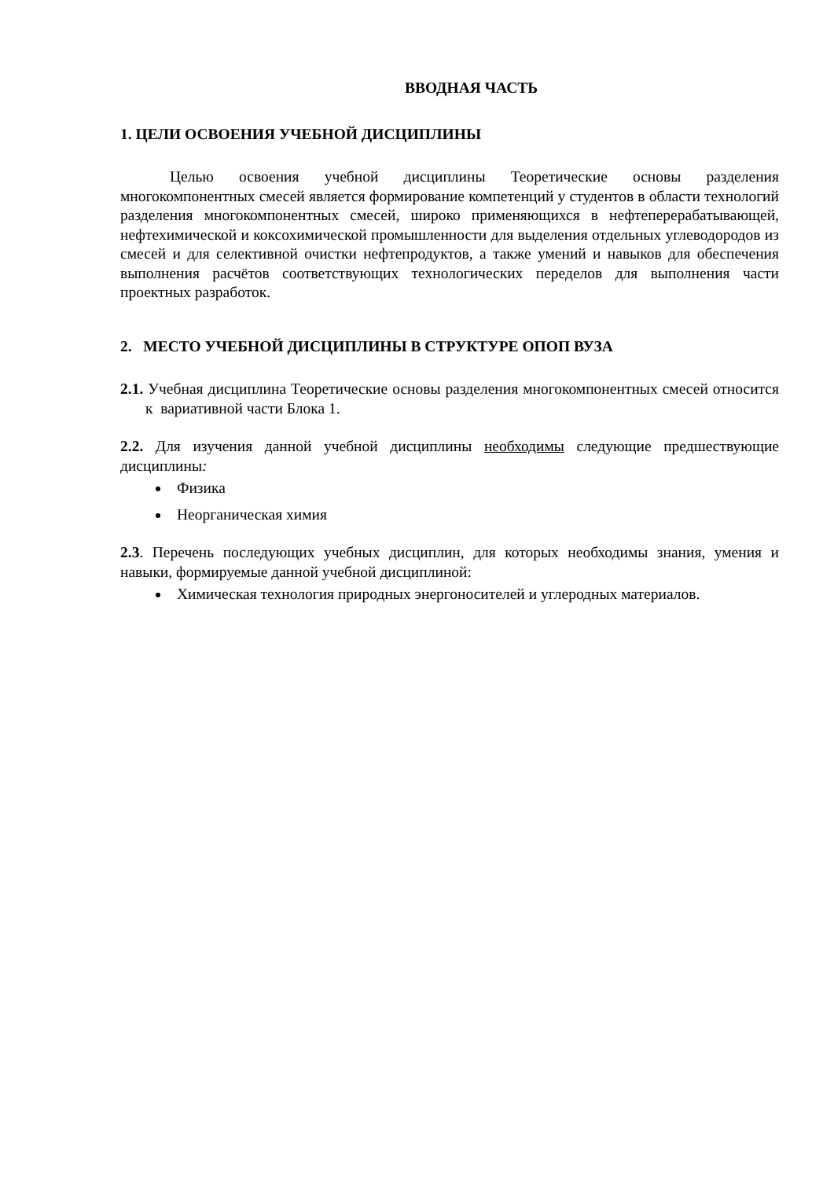ВВОДНАЯ ЧАСТЬ
1. ЦЕЛИ ОСВОЕНИЯ УЧЕБНОЙ ДИСЦИПЛИНЫ
Целью освоения учебной дисциплины Теоретические основы разделения многокомпонентных смесей является формирование компетенций у студентов в области технологий разделения многокомпонентных смесей, широко применяющихся в нефтеперерабатывающей, нефтехимической и коксохимической промышленности для выделения отдельных углеводородов из смесей и для селективной очистки нефтепродуктов, а также умений и навыков для обеспечения выполнения расчётов соответствующих технологических переделов для выполнения части проектных разработок.
2. МЕСТО УЧЕБНОЙ ДИСЦИПЛИНЫ В СТРУКТУРЕ ОПОП ВУЗА
2.1. Учебная дисциплина Теоретические основы разделения многокомпонентных смесей относится к вариативной части Блока 1.
2.2. Для изучения данной учебной дисциплины необходимы следующие предшествующие дисциплины:
Физика
Неорганическая химия
2.3. Перечень последующих учебных дисциплин, для которых необходимы знания, умения и навыки, формируемые данной учебной дисциплиной:
Химическая технология природных энергоносителей и углеродных материалов.